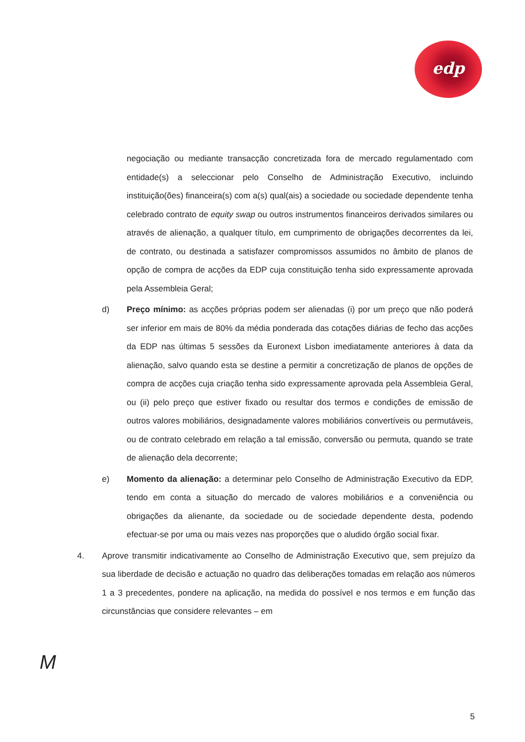edp
negociação ou mediante transacção concretizada fora de mercado regulamentado com entidade(s) a seleccionar pelo Conselho de Administração Executivo, incluindo instituição(ões) financeira(s) com a(s) qual(ais) a sociedade ou sociedade dependente tenha celebrado contrato de equity swap ou outros instrumentos financeiros derivados similares ou através de alienação, a qualquer título, em cumprimento de obrigações decorrentes da lei, de contrato, ou destinada a satisfazer compromissos assumidos no âmbito de planos de opção de compra de acções da EDP cuja constituição tenha sido expressamente aprovada pela Assembleia Geral;
d) Preço mínimo: as acções próprias podem ser alienadas (i) por um preço que não poderá ser inferior em mais de 80% da média ponderada das cotações diárias de fecho das acções da EDP nas últimas 5 sessões da Euronext Lisbon imediatamente anteriores à data da alienação, salvo quando esta se destine a permitir a concretização de planos de opções de compra de acções cuja criação tenha sido expressamente aprovada pela Assembleia Geral, ou (ii) pelo preço que estiver fixado ou resultar dos termos e condições de emissão de outros valores mobiliários, designadamente valores mobiliários convertíveis ou permutáveis, ou de contrato celebrado em relação a tal emissão, conversão ou permuta, quando se trate de alienação dela decorrente;
e) Momento da alienação: a determinar pelo Conselho de Administração Executivo da EDP, tendo em conta a situação do mercado de valores mobiliários e a conveniência ou obrigações da alienante, da sociedade ou de sociedade dependente desta, podendo efectuar-se por uma ou mais vezes nas proporções que o aludido órgão social fixar.
4. Aprove transmitir indicativamente ao Conselho de Administração Executivo que, sem prejuízo da sua liberdade de decisão e actuação no quadro das deliberações tomadas em relação aos números 1 a 3 precedentes, pondere na aplicação, na medida do possível e nos termos e em função das circunstâncias que considere relevantes – em
M
5